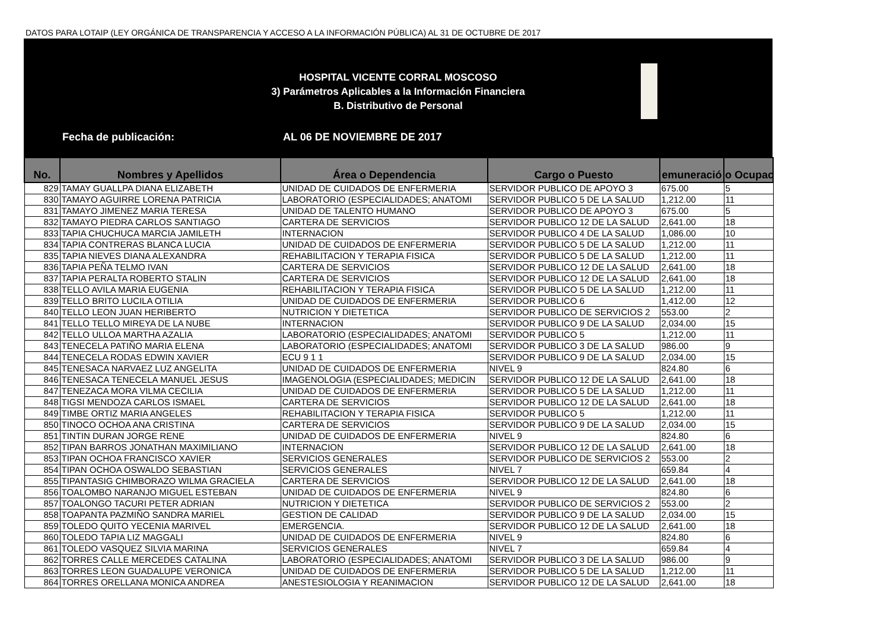DATOS PARA LOTAIP (LEY ORGÁNICA DE TRANSPARENCIA Y ACCESO A LA INFORMACIÓN PÚBLICA) AL 31 DE OCTUBRE DE 2017
HOSPITAL VICENTE CORRAL MOSCOSO
3) Parámetros Aplicables a la Información Financiera
B. Distributivo de Personal
Fecha de publicación: AL 06 DE NOVIEMBRE DE 2017
| No. | Nombres y Apellidos | Área o Dependencia | Cargo o Puesto | emuneració | o Ocupac |
| --- | --- | --- | --- | --- | --- |
| 829 | TAMAY GUALLPA DIANA ELIZABETH | UNIDAD DE CUIDADOS DE ENFERMERIA | SERVIDOR PUBLICO DE APOYO 3 | 675.00 | 5 |
| 830 | TAMAYO AGUIRRE LORENA PATRICIA | LABORATORIO (ESPECIALIDADES; ANATOMI | SERVIDOR PUBLICO 5 DE LA SALUD | 1,212.00 | 11 |
| 831 | TAMAYO JIMENEZ MARIA TERESA | UNIDAD DE TALENTO HUMANO | SERVIDOR PUBLICO DE APOYO 3 | 675.00 | 5 |
| 832 | TAMAYO PIEDRA CARLOS SANTIAGO | CARTERA DE SERVICIOS | SERVIDOR PUBLICO 12 DE LA SALUD | 2,641.00 | 18 |
| 833 | TAPIA CHUCHUCA MARCIA JAMILETH | INTERNACION | SERVIDOR PUBLICO 4 DE LA SALUD | 1,086.00 | 10 |
| 834 | TAPIA CONTRERAS BLANCA LUCIA | UNIDAD DE CUIDADOS DE ENFERMERIA | SERVIDOR PUBLICO 5 DE LA SALUD | 1,212.00 | 11 |
| 835 | TAPIA NIEVES DIANA ALEXANDRA | REHABILITACION Y TERAPIA FISICA | SERVIDOR PUBLICO 5 DE LA SALUD | 1,212.00 | 11 |
| 836 | TAPIA PEÑA TELMO IVAN | CARTERA DE SERVICIOS | SERVIDOR PUBLICO 12 DE LA SALUD | 2,641.00 | 18 |
| 837 | TAPIA PERALTA ROBERTO STALIN | CARTERA DE SERVICIOS | SERVIDOR PUBLICO 12 DE LA SALUD | 2,641.00 | 18 |
| 838 | TELLO AVILA MARIA EUGENIA | REHABILITACION Y TERAPIA FISICA | SERVIDOR PUBLICO 5 DE LA SALUD | 1,212.00 | 11 |
| 839 | TELLO BRITO LUCILA OTILIA | UNIDAD DE CUIDADOS DE ENFERMERIA | SERVIDOR PUBLICO 6 | 1,412.00 | 12 |
| 840 | TELLO LEON JUAN HERIBERTO | NUTRICION Y DIETETICA | SERVIDOR PUBLICO DE SERVICIOS 2 | 553.00 | 2 |
| 841 | TELLO TELLO MIREYA DE LA NUBE | INTERNACION | SERVIDOR PUBLICO 9 DE LA SALUD | 2,034.00 | 15 |
| 842 | TELLO ULLOA MARTHA AZALIA | LABORATORIO (ESPECIALIDADES; ANATOMI | SERVIDOR PUBLICO 5 | 1,212.00 | 11 |
| 843 | TENECELA PATIÑO MARIA ELENA | LABORATORIO (ESPECIALIDADES; ANATOMI | SERVIDOR PUBLICO 3 DE LA SALUD | 986.00 | 9 |
| 844 | TENECELA RODAS EDWIN XAVIER | ECU 9 1 1 | SERVIDOR PUBLICO 9 DE LA SALUD | 2,034.00 | 15 |
| 845 | TENESACA NARVAEZ LUZ ANGELITA | UNIDAD DE CUIDADOS DE ENFERMERIA | NIVEL 9 | 824.80 | 6 |
| 846 | TENESACA TENECELA MANUEL JESUS | IMAGENOLOGIA (ESPECIALIDADES; MEDICIN | SERVIDOR PUBLICO 12 DE LA SALUD | 2,641.00 | 18 |
| 847 | TENEZACA MORA VILMA CECILIA | UNIDAD DE CUIDADOS DE ENFERMERIA | SERVIDOR PUBLICO 5 DE LA SALUD | 1,212.00 | 11 |
| 848 | TIGSI MENDOZA CARLOS ISMAEL | CARTERA DE SERVICIOS | SERVIDOR PUBLICO 12 DE LA SALUD | 2,641.00 | 18 |
| 849 | TIMBE ORTIZ MARIA ANGELES | REHABILITACION Y TERAPIA FISICA | SERVIDOR PUBLICO 5 | 1,212.00 | 11 |
| 850 | TINOCO OCHOA ANA CRISTINA | CARTERA DE SERVICIOS | SERVIDOR PUBLICO 9 DE LA SALUD | 2,034.00 | 15 |
| 851 | TINTIN DURAN JORGE RENE | UNIDAD DE CUIDADOS DE ENFERMERIA | NIVEL 9 | 824.80 | 6 |
| 852 | TIPAN BARROS JONATHAN MAXIMILIANO | INTERNACION | SERVIDOR PUBLICO 12 DE LA SALUD | 2,641.00 | 18 |
| 853 | TIPAN OCHOA FRANCISCO XAVIER | SERVICIOS GENERALES | SERVIDOR PUBLICO DE SERVICIOS 2 | 553.00 | 2 |
| 854 | TIPAN OCHOA OSWALDO SEBASTIAN | SERVICIOS GENERALES | NIVEL 7 | 659.84 | 4 |
| 855 | TIPANTASIG CHIMBORAZO WILMA GRACIELA | CARTERA DE SERVICIOS | SERVIDOR PUBLICO 12 DE LA SALUD | 2,641.00 | 18 |
| 856 | TOALOMBO NARANJO MIGUEL ESTEBAN | UNIDAD DE CUIDADOS DE ENFERMERIA | NIVEL 9 | 824.80 | 6 |
| 857 | TOALONGO TACURI PETER ADRIAN | NUTRICION Y DIETETICA | SERVIDOR PUBLICO DE SERVICIOS 2 | 553.00 | 2 |
| 858 | TOAPANTA PAZMIÑO SANDRA MARIEL | GESTION DE CALIDAD | SERVIDOR PUBLICO 9 DE LA SALUD | 2,034.00 | 15 |
| 859 | TOLEDO QUITO YECENIA MARIVEL | EMERGENCIA. | SERVIDOR PUBLICO 12 DE LA SALUD | 2,641.00 | 18 |
| 860 | TOLEDO TAPIA LIZ MAGGALI | UNIDAD DE CUIDADOS DE ENFERMERIA | NIVEL 9 | 824.80 | 6 |
| 861 | TOLEDO VASQUEZ SILVIA MARINA | SERVICIOS GENERALES | NIVEL 7 | 659.84 | 4 |
| 862 | TORRES CALLE MERCEDES CATALINA | LABORATORIO (ESPECIALIDADES; ANATOMI | SERVIDOR PUBLICO 3 DE LA SALUD | 986.00 | 9 |
| 863 | TORRES LEON GUADALUPE VERONICA | UNIDAD DE CUIDADOS DE ENFERMERIA | SERVIDOR PUBLICO 5 DE LA SALUD | 1,212.00 | 11 |
| 864 | TORRES ORELLANA MONICA ANDREA | ANESTESIOLOGIA Y REANIMACION | SERVIDOR PUBLICO 12 DE LA SALUD | 2,641.00 | 18 |